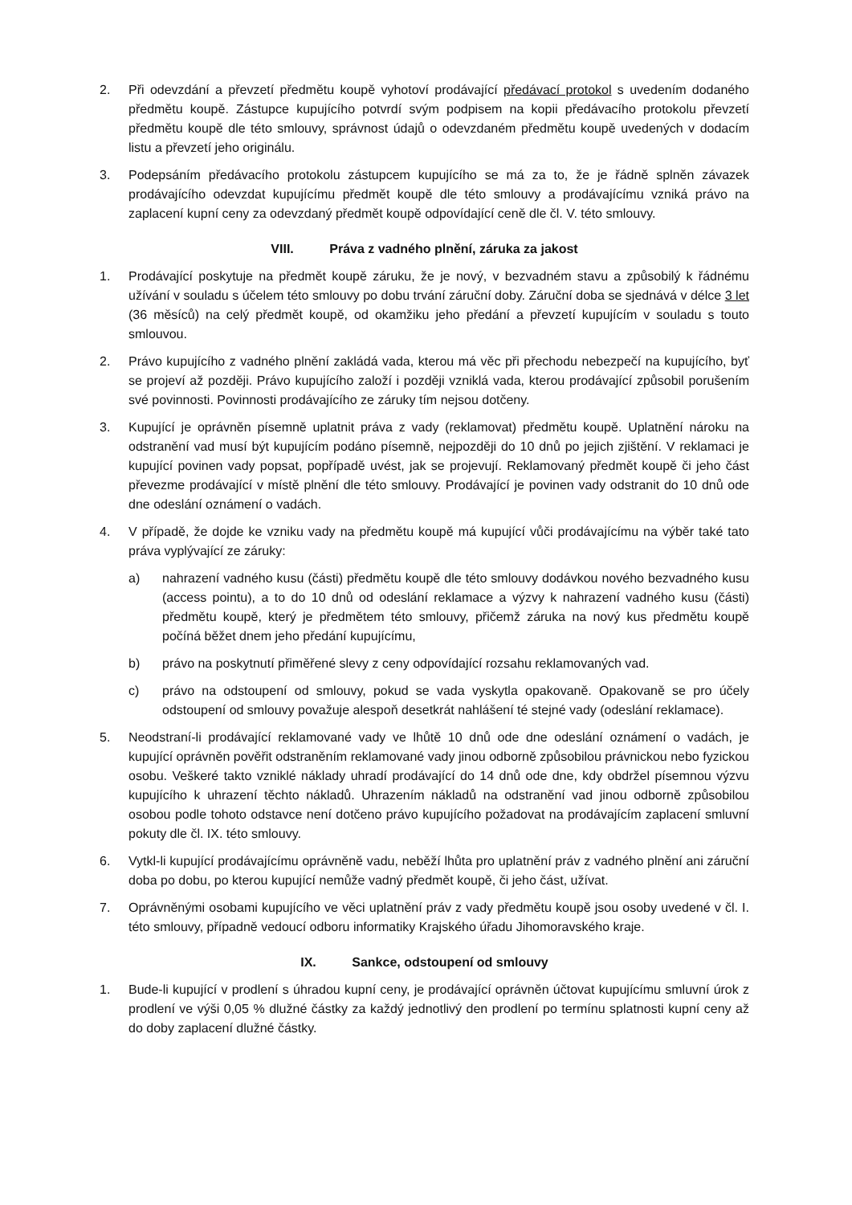2. Při odevzdání a převzetí předmětu koupě vyhotoví prodávající předávací protokol s uvedením dodaného předmětu koupě. Zástupce kupujícího potvrdí svým podpisem na kopii předávacího protokolu převzetí předmětu koupě dle této smlouvy, správnost údajů o odevzdaném předmětu koupě uvedených v dodacím listu a převzetí jeho originálu.
3. Podepsáním předávacího protokolu zástupcem kupujícího se má za to, že je řádně splněn závazek prodávajícího odevzdat kupujícímu předmět koupě dle této smlouvy a prodávajícímu vzniká právo na zaplacení kupní ceny za odevzdaný předmět koupě odpovídající ceně dle čl. V. této smlouvy.
VIII. Práva z vadného plnění, záruka za jakost
1. Prodávající poskytuje na předmět koupě záruku, že je nový, v bezvadném stavu a způsobilý k řádnému užívání v souladu s účelem této smlouvy po dobu trvání záruční doby. Záruční doba se sjednává v délce 3 let (36 měsíců) na celý předmět koupě, od okamžiku jeho předání a převzetí kupujícím v souladu s touto smlouvou.
2. Právo kupujícího z vadného plnění zakládá vada, kterou má věc při přechodu nebezpečí na kupujícího, byť se projeví až později. Právo kupujícího založí i později vzniklá vada, kterou prodávající způsobil porušením své povinnosti. Povinnosti prodávajícího ze záruky tím nejsou dotčeny.
3. Kupující je oprávněn písemně uplatnit práva z vady (reklamovat) předmětu koupě. Uplatnění nároku na odstranění vad musí být kupujícím podáno písemně, nejpozději do 10 dnů po jejich zjištění. V reklamaci je kupující povinen vady popsat, popřípadě uvést, jak se projevují. Reklamovaný předmět koupě či jeho část převezme prodávající v místě plnění dle této smlouvy. Prodávající je povinen vady odstranit do 10 dnů ode dne odeslání oznámení o vadách.
4. V případě, že dojde ke vzniku vady na předmětu koupě má kupující vůči prodávajícímu na výběr také tato práva vyplývající ze záruky:
a) nahrazení vadného kusu (části) předmětu koupě dle této smlouvy dodávkou nového bezvadného kusu (access pointu), a to do 10 dnů od odeslání reklamace a výzvy k nahrazení vadného kusu (části) předmětu koupě, který je předmětem této smlouvy, přičemž záruka na nový kus předmětu koupě počíná běžet dnem jeho předání kupujícímu,
b) právo na poskytnutí přiměřené slevy z ceny odpovídající rozsahu reklamovaných vad.
c) právo na odstoupení od smlouvy, pokud se vada vyskytla opakovaně. Opakovaně se pro účely odstoupení od smlouvy považuje alespoň desetkrát nahlášení té stejné vady (odeslání reklamace).
5. Neodstraní-li prodávající reklamované vady ve lhůtě 10 dnů ode dne odeslání oznámení o vadách, je kupující oprávněn pověřit odstraněním reklamované vady jinou odborně způsobilou právnickou nebo fyzickou osobu. Veškeré takto vzniklé náklady uhradí prodávající do 14 dnů ode dne, kdy obdržel písemnou výzvu kupujícího k uhrazení těchto nákladů. Uhrazením nákladů na odstranění vad jinou odborně způsobilou osobou podle tohoto odstavce není dotčeno právo kupujícího požadovat na prodávajícím zaplacení smluvní pokuty dle čl. IX. této smlouvy.
6. Vytkl-li kupující prodávajícímu oprávněně vadu, neběží lhůta pro uplatnění práv z vadného plnění ani záruční doba po dobu, po kterou kupující nemůže vadný předmět koupě, či jeho část, užívat.
7. Oprávněnými osobami kupujícího ve věci uplatnění práv z vady předmětu koupě jsou osoby uvedené v čl. I. této smlouvy, případně vedoucí odboru informatiky Krajského úřadu Jihomoravského kraje.
IX. Sankce, odstoupení od smlouvy
1. Bude-li kupující v prodlení s úhradou kupní ceny, je prodávající oprávněn účtovat kupujícímu smluvní úrok z prodlení ve výši 0,05 % dlužné částky za každý jednotlivý den prodlení po termínu splatnosti kupní ceny až do doby zaplacení dlužné částky.